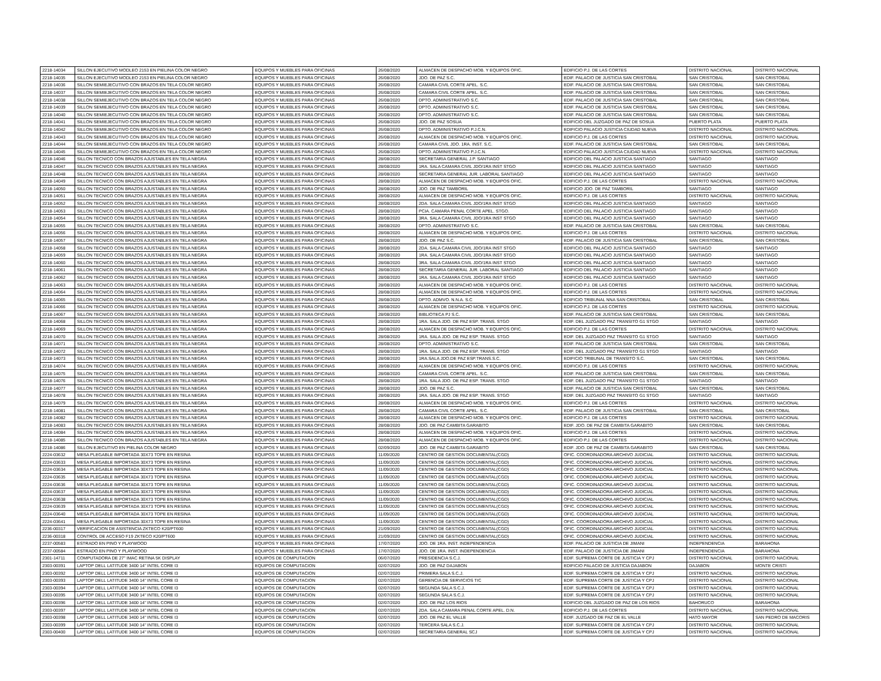| 2218-14034 | SILLON EJECUTIVO MODLEO 2153 EN PIELINA COLOR NEGRO | EQUIPOS Y MUEBLES PARA OFICINAS | 26/08/2020 | ALMACEN DE DESPACHO MOB. Y EQUIPOS OFIC. | EDIFICIO P.J. DE LAS CORTES | DISTRITO NACIONAL | DISTRITO NACIONAL |
| 2218-14035 | SILLON EJECUTIVO MODLEO 2153 EN PIELINA COLOR NEGRO | EQUIPOS Y MUEBLES PARA OFICINAS | 26/08/2020 | JDO. DE PAZ S.C. | EDIF. PALACIO DE JUSTICIA SAN CRISTOBAL | SAN CRISTOBAL | SAN CRISTOBAL |
| 2218-14036 | SILLON SEMIEJECUTIVO CON BRAZOS EN TELA COLOR NEGRO | EQUIPOS Y MUEBLES PARA OFICINAS | 26/08/2020 | CAMARA CIVIL CORTE APEL. S.C. | EDIF. PALACIO DE JUSTICIA SAN CRISTOBAL | SAN CRISTOBAL | SAN CRISTOBAL |
| 2218-14037 | SILLON SEMIEJECUTIVO CON BRAZOS EN TELA COLOR NEGRO | EQUIPOS Y MUEBLES PARA OFICINAS | 26/08/2020 | CAMARA CIVIL CORTE APEL. S.C. | EDIF. PALACIO DE JUSTICIA SAN CRISTOBAL | SAN CRISTOBAL | SAN CRISTOBAL |
| 2218-14038 | SILLON SEMIEJECUTIVO CON BRAZOS EN TELA COLOR NEGRO | EQUIPOS Y MUEBLES PARA OFICINAS | 26/08/2020 | DPTO. ADMINISTRATIVO S.C. | EDIF. PALACIO DE JUSTICIA SAN CRISTOBAL | SAN CRISTOBAL | SAN CRISTOBAL |
| 2218-14039 | SILLON SEMIEJECUTIVO CON BRAZOS EN TELA COLOR NEGRO | EQUIPOS Y MUEBLES PARA OFICINAS | 26/08/2020 | DPTO. ADMINISTRATIVO S.C. | EDIF. PALACIO DE JUSTICIA SAN CRISTOBAL | SAN CRISTOBAL | SAN CRISTOBAL |
| 2218-14040 | SILLON SEMIEJECUTIVO CON BRAZOS EN TELA COLOR NEGRO | EQUIPOS Y MUEBLES PARA OFICINAS | 26/08/2020 | DPTO. ADMINISTRATIVO S.C. | EDIF. PALACIO DE JUSTICIA SAN CRISTOBAL | SAN CRISTOBAL | SAN CRISTOBAL |
| 2218-14041 | SILLON SEMIEJECUTIVO CON BRAZOS EN TELA COLOR NEGRO | EQUIPOS Y MUEBLES PARA OFICINAS | 26/08/2020 | JDO. DE PAZ SOSUA | EDIFICIO DEL JUZGADO DE PAZ DE SOSUA | PUERTO PLATA | PUERTO PLATA |
| 2218-14042 | SILLON SEMIEJECUTIVO CON BRAZOS EN TELA COLOR NEGRO | EQUIPOS Y MUEBLES PARA OFICINAS | 26/08/2020 | DPTO. ADMINISTRATIVO P.J.C.N. | EDIFICIO PALACIO JUSTICIA CIUDAD NUEVA | DISTRITO NACIONAL | DISTRITO NACIONAL |
| 2218-14043 | SILLON SEMIEJECUTIVO CON BRAZOS EN TELA COLOR NEGRO | EQUIPOS Y MUEBLES PARA OFICINAS | 26/08/2020 | ALMACEN DE DESPACHO MOB. Y EQUIPOS OFIC. | EDIFICIO P.J. DE LAS CORTES | DISTRITO NACIONAL | DISTRITO NACIONAL |
| 2218-14044 | SILLON SEMIEJECUTIVO CON BRAZOS EN TELA COLOR NEGRO | EQUIPOS Y MUEBLES PARA OFICINAS | 26/08/2020 | CAMARA CIVIL JDO. 1RA. INST. S.C. | EDIF. PALACIO DE JUSTICIA SAN CRISTOBAL | SAN CRISTOBAL | SAN CRISTOBAL |
| 2218-14045 | SILLON SEMIEJECUTIVO CON BRAZOS EN TELA COLOR NEGRO | EQUIPOS Y MUEBLES PARA OFICINAS | 26/08/2020 | DPTO. ADMINISTRATIVO P.J.C.N. | EDIFICIO PALACIO JUSTICIA CIUDAD NUEVA | DISTRITO NACIONAL | DISTRITO NACIONAL |
| 2218-14046 | SILLON TECNICO CON BRAZOS AJUSTABLES EN TELA NEGRA | EQUIPOS Y MUEBLES PARA OFICINAS | 28/08/2020 | SECRETARIA GENERAL J.P. SANTIAGO | EDIFICIO DEL PALACIO JUSTICIA SANTIAGO | SANTIAGO | SANTIAGO |
| 2218-14047 | SILLON TECNICO CON BRAZOS AJUSTABLES EN TELA NEGRA | EQUIPOS Y MUEBLES PARA OFICINAS | 28/08/2020 | 1RA. SALA CAMARA CIVIL JDO/1RA INST STGO | EDIFICIO DEL PALACIO JUSTICIA SANTIAGO | SANTIAGO | SANTIAGO |
| 2218-14048 | SILLON TECNICO CON BRAZOS AJUSTABLES EN TELA NEGRA | EQUIPOS Y MUEBLES PARA OFICINAS | 28/08/2020 | SECRETARIA GENERAL JUR. LABORAL SANTIAGO | EDIFICIO DEL PALACIO JUSTICIA SANTIAGO | SANTIAGO | SANTIAGO |
| 2218-14049 | SILLON TECNICO CON BRAZOS AJUSTABLES EN TELA NEGRA | EQUIPOS Y MUEBLES PARA OFICINAS | 28/08/2020 | ALMACEN DE DESPACHO MOB. Y EQUIPOS OFIC. | EDIFICIO P.J. DE LAS CORTES | DISTRITO NACIONAL | DISTRITO NACIONAL |
| 2218-14050 | SILLON TECNICO CON BRAZOS AJUSTABLES EN TELA NEGRA | EQUIPOS Y MUEBLES PARA OFICINAS | 28/08/2020 | JDO. DE PAZ TAMBORIL | EDIFICIO JDO. DE PAZ TAMBORIL | SANTIAGO | SANTIAGO |
| 2218-14051 | SILLON TECNICO CON BRAZOS AJUSTABLES EN TELA NEGRA | EQUIPOS Y MUEBLES PARA OFICINAS | 28/08/2020 | ALMACEN DE DESPACHO MOB. Y EQUIPOS OFIC. | EDIFICIO P.J. DE LAS CORTES | DISTRITO NACIONAL | DISTRITO NACIONAL |
| 2218-14052 | SILLON TECNICO CON BRAZOS AJUSTABLES EN TELA NEGRA | EQUIPOS Y MUEBLES PARA OFICINAS | 28/08/2020 | 2DA. SALA CAMARA CIVIL JDO/1RA INST STGO | EDIFICIO DEL PALACIO JUSTICIA SANTIAGO | SANTIAGO | SANTIAGO |
| 2218-14053 | SILLON TECNICO CON BRAZOS AJUSTABLES EN TELA NEGRA | EQUIPOS Y MUEBLES PARA OFICINAS | 28/08/2020 | PCIA. CAMARA PENAL CORTE APEL. STGO. | EDIFICIO DEL PALACIO JUSTICIA SANTIAGO | SANTIAGO | SANTIAGO |
| 2218-14054 | SILLON TECNICO CON BRAZOS AJUSTABLES EN TELA NEGRA | EQUIPOS Y MUEBLES PARA OFICINAS | 28/08/2020 | 3RA. SALA CAMARA CIVIL JDO/1RA INST STGO | EDIFICIO DEL PALACIO JUSTICIA SANTIAGO | SANTIAGO | SANTIAGO |
| 2218-14055 | SILLON TECNICO CON BRAZOS AJUSTABLES EN TELA NEGRA | EQUIPOS Y MUEBLES PARA OFICINAS | 28/08/2020 | DPTO. ADMINISTRATIVO S.C. | EDIF. PALACIO DE JUSTICIA SAN CRISTOBAL | SAN CRISTOBAL | SAN CRISTOBAL |
| 2218-14056 | SILLON TECNICO CON BRAZOS AJUSTABLES EN TELA NEGRA | EQUIPOS Y MUEBLES PARA OFICINAS | 28/08/2020 | ALMACEN DE DESPACHO MOB. Y EQUIPOS OFIC. | EDIFICIO P.J. DE LAS CORTES | DISTRITO NACIONAL | DISTRITO NACIONAL |
| 2218-14057 | SILLON TECNICO CON BRAZOS AJUSTABLES EN TELA NEGRA | EQUIPOS Y MUEBLES PARA OFICINAS | 28/08/2020 | JDO. DE PAZ S.C. | EDIF. PALACIO DE JUSTICIA SAN CRISTOBAL | SAN CRISTOBAL | SAN CRISTOBAL |
| 2218-14058 | SILLON TECNICO CON BRAZOS AJUSTABLES EN TELA NEGRA | EQUIPOS Y MUEBLES PARA OFICINAS | 28/08/2020 | 2DA. SALA CAMARA CIVIL JDO/1RA INST STGO | EDIFICIO DEL PALACIO JUSTICIA SANTIAGO | SANTIAGO | SANTIAGO |
| 2218-14059 | SILLON TECNICO CON BRAZOS AJUSTABLES EN TELA NEGRA | EQUIPOS Y MUEBLES PARA OFICINAS | 28/08/2020 | 1RA. SALA CAMARA CIVIL JDO/1RA INST STGO | EDIFICIO DEL PALACIO JUSTICIA SANTIAGO | SANTIAGO | SANTIAGO |
| 2218-14060 | SILLON TECNICO CON BRAZOS AJUSTABLES EN TELA NEGRA | EQUIPOS Y MUEBLES PARA OFICINAS | 28/08/2020 | 3RA. SALA CAMARA CIVIL JDO/1RA INST STGO | EDIFICIO DEL PALACIO JUSTICIA SANTIAGO | SANTIAGO | SANTIAGO |
| 2218-14061 | SILLON TECNICO CON BRAZOS AJUSTABLES EN TELA NEGRA | EQUIPOS Y MUEBLES PARA OFICINAS | 28/08/2020 | SECRETARIA GENERAL JUR. LABORAL SANTIAGO | EDIFICIO DEL PALACIO JUSTICIA SANTIAGO | SANTIAGO | SANTIAGO |
| 2218-14062 | SILLON TECNICO CON BRAZOS AJUSTABLES EN TELA NEGRA | EQUIPOS Y MUEBLES PARA OFICINAS | 28/08/2020 | 1RA. SALA CAMARA CIVIL JDO/1RA INST STGO | EDIFICIO DEL PALACIO JUSTICIA SANTIAGO | SANTIAGO | SANTIAGO |
| 2218-14063 | SILLON TECNICO CON BRAZOS AJUSTABLES EN TELA NEGRA | EQUIPOS Y MUEBLES PARA OFICINAS | 28/08/2020 | ALMACEN DE DESPACHO MOB. Y EQUIPOS OFIC. | EDIFICIO P.J. DE LAS CORTES | DISTRITO NACIONAL | DISTRITO NACIONAL |
| 2218-14064 | SILLON TECNICO CON BRAZOS AJUSTABLES EN TELA NEGRA | EQUIPOS Y MUEBLES PARA OFICINAS | 28/08/2020 | ALMACEN DE DESPACHO MOB. Y EQUIPOS OFIC. | EDIFICIO P.J. DE LAS CORTES | DISTRITO NACIONAL | DISTRITO NACIONAL |
| 2218-14065 | SILLON TECNICO CON BRAZOS AJUSTABLES EN TELA NEGRA | EQUIPOS Y MUEBLES PARA OFICINAS | 28/08/2020 | DPTO. ADMVO. N.N.A. S.C | EDIFICIO TRIBUNAL NNA SAN CRISTOBAL | SAN CRISTOBAL | SAN CRISTOBAL |
| 2218-14066 | SILLON TECNICO CON BRAZOS AJUSTABLES EN TELA NEGRA | EQUIPOS Y MUEBLES PARA OFICINAS | 28/08/2020 | ALMACEN DE DESPACHO MOB. Y EQUIPOS OFIC. | EDIFICIO P.J. DE LAS CORTES | DISTRITO NACIONAL | DISTRITO NACIONAL |
| 2218-14067 | SILLON TECNICO CON BRAZOS AJUSTABLES EN TELA NEGRA | EQUIPOS Y MUEBLES PARA OFICINAS | 28/08/2020 | BIBLIOTECA PJ S.C. | EDIF. PALACIO DE JUSTICIA SAN CRISTOBAL | SAN CRISTOBAL | SAN CRISTOBAL |
| 2218-14068 | SILLON TECNICO CON BRAZOS AJUSTABLES EN TELA NEGRA | EQUIPOS Y MUEBLES PARA OFICINAS | 28/08/2020 | 1RA. SALA JDO. DE PAZ ESP. TRANS. STGO | EDIF. DEL JUZGADO PAZ TRANSITO G1 STGO | SANTIAGO | SANTIAGO |
| 2218-14069 | SILLON TECNICO CON BRAZOS AJUSTABLES EN TELA NEGRA | EQUIPOS Y MUEBLES PARA OFICINAS | 28/08/2020 | ALMACEN DE DESPACHO MOB. Y EQUIPOS OFIC. | EDIFICIO P.J. DE LAS CORTES | DISTRITO NACIONAL | DISTRITO NACIONAL |
| 2218-14070 | SILLON TECNICO CON BRAZOS AJUSTABLES EN TELA NEGRA | EQUIPOS Y MUEBLES PARA OFICINAS | 28/08/2020 | 1RA. SALA JDO. DE PAZ ESP. TRANS. STGO | EDIF. DEL JUZGADO PAZ TRANSITO G1 STGO | SANTIAGO | SANTIAGO |
| 2218-14071 | SILLON TECNICO CON BRAZOS AJUSTABLES EN TELA NEGRA | EQUIPOS Y MUEBLES PARA OFICINAS | 28/08/2020 | DPTO. ADMINISTRATIVO S.C. | EDIF. PALACIO DE JUSTICIA SAN CRISTOBAL | SAN CRISTOBAL | SAN CRISTOBAL |
| 2218-14072 | SILLON TECNICO CON BRAZOS AJUSTABLES EN TELA NEGRA | EQUIPOS Y MUEBLES PARA OFICINAS | 28/08/2020 | 1RA. SALA JDO. DE PAZ ESP. TRANS. STGO | EDIF. DEL JUZGADO PAZ TRANSITO G1 STGO | SANTIAGO | SANTIAGO |
| 2218-14073 | SILLON TECNICO CON BRAZOS AJUSTABLES EN TELA NEGRA | EQUIPOS Y MUEBLES PARA OFICINAS | 28/08/2020 | 1RA.SALA JDO.DE PAZ ESP.TRANS.S.C. | EDIFICIO TRIBUNAL DE TRANSITO S.C. | SAN CRISTOBAL | SAN CRISTOBAL |
| 2218-14074 | SILLON TECNICO CON BRAZOS AJUSTABLES EN TELA NEGRA | EQUIPOS Y MUEBLES PARA OFICINAS | 28/08/2020 | ALMACEN DE DESPACHO MOB. Y EQUIPOS OFIC. | EDIFICIO P.J. DE LAS CORTES | DISTRITO NACIONAL | DISTRITO NACIONAL |
| 2218-14075 | SILLON TECNICO CON BRAZOS AJUSTABLES EN TELA NEGRA | EQUIPOS Y MUEBLES PARA OFICINAS | 28/08/2020 | CAMARA CIVIL CORTE APEL. S.C. | EDIF. PALACIO DE JUSTICIA SAN CRISTOBAL | SAN CRISTOBAL | SAN CRISTOBAL |
| 2218-14076 | SILLON TECNICO CON BRAZOS AJUSTABLES EN TELA NEGRA | EQUIPOS Y MUEBLES PARA OFICINAS | 28/08/2020 | 1RA. SALA JDO. DE PAZ ESP. TRANS. STGO | EDIF. DEL JUZGADO PAZ TRANSITO G1 STGO | SANTIAGO | SANTIAGO |
| 2218-14077 | SILLON TECNICO CON BRAZOS AJUSTABLES EN TELA NEGRA | EQUIPOS Y MUEBLES PARA OFICINAS | 28/08/2020 | JDO. DE PAZ S.C. | EDIF. PALACIO DE JUSTICIA SAN CRISTOBAL | SAN CRISTOBAL | SAN CRISTOBAL |
| 2218-14078 | SILLON TECNICO CON BRAZOS AJUSTABLES EN TELA NEGRA | EQUIPOS Y MUEBLES PARA OFICINAS | 28/08/2020 | 1RA. SALA JDO. DE PAZ ESP. TRANS. STGO | EDIF. DEL JUZGADO PAZ TRANSITO G1 STGO | SANTIAGO | SANTIAGO |
| 2218-14079 | SILLON TECNICO CON BRAZOS AJUSTABLES EN TELA NEGRA | EQUIPOS Y MUEBLES PARA OFICINAS | 28/08/2020 | ALMACEN DE DESPACHO MOB. Y EQUIPOS OFIC. | EDIFICIO P.J. DE LAS CORTES | DISTRITO NACIONAL | DISTRITO NACIONAL |
| 2218-14081 | SILLON TECNICO CON BRAZOS AJUSTABLES EN TELA NEGRA | EQUIPOS Y MUEBLES PARA OFICINAS | 28/08/2020 | CAMARA CIVIL CORTE APEL. S.C. | EDIF. PALACIO DE JUSTICIA SAN CRISTOBAL | SAN CRISTOBAL | SAN CRISTOBAL |
| 2218-14082 | SILLON TECNICO CON BRAZOS AJUSTABLES EN TELA NEGRA | EQUIPOS Y MUEBLES PARA OFICINAS | 28/08/2020 | ALMACEN DE DESPACHO MOB. Y EQUIPOS OFIC. | EDIFICIO P.J. DE LAS CORTES | DISTRITO NACIONAL | DISTRITO NACIONAL |
| 2218-14083 | SILLON TECNICO CON BRAZOS AJUSTABLES EN TELA NEGRA | EQUIPOS Y MUEBLES PARA OFICINAS | 28/08/2020 | JDO. DE PAZ CAMBITA GARABITO | EDIF. JDO. DE PAZ DE CAMBITA GARABITO | SAN CRISTOBAL | SAN CRISTOBAL |
| 2218-14084 | SILLON TECNICO CON BRAZOS AJUSTABLES EN TELA NEGRA | EQUIPOS Y MUEBLES PARA OFICINAS | 28/08/2020 | ALMACEN DE DESPACHO MOB. Y EQUIPOS OFIC. | EDIFICIO P.J. DE LAS CORTES | DISTRITO NACIONAL | DISTRITO NACIONAL |
| 2218-14085 | SILLON TECNICO CON BRAZOS AJUSTABLES EN TELA NEGRA | EQUIPOS Y MUEBLES PARA OFICINAS | 28/08/2020 | ALMACEN DE DESPACHO MOB. Y EQUIPOS OFIC. | EDIFICIO P.J. DE LAS CORTES | DISTRITO NACIONAL | DISTRITO NACIONAL |
| 2218-14086 | SILLON EJECUTIVO EN PIELINA COLOR NEGRO | EQUIPOS Y MUEBLES PARA OFICINAS | 02/09/2020 | JDO. DE PAZ CAMBITA GARABITO | EDIF. JDO. DE PAZ DE CAMBITA GARABITO | SAN CRISTOBAL | SAN CRISTOBAL |
| 2224-03632 | MESA PLEGABLE IMPORTADA 30X73 TOPE EN RESINA | EQUIPOS Y MUEBLES PARA OFICINAS | 11/09/2020 | CENTRO DE GESTION DOCUMENTAL(CGD) | OFIC. COORDINADORA ARCHIVO JUDICIAL | DISTRITO NACIONAL | DISTRITO NACIONAL |
| 2224-03633 | MESA PLEGABLE IMPORTADA 30X73 TOPE EN RESINA | EQUIPOS Y MUEBLES PARA OFICINAS | 11/09/2020 | CENTRO DE GESTION DOCUMENTAL(CGD) | OFIC. COORDINADORA ARCHIVO JUDICIAL | DISTRITO NACIONAL | DISTRITO NACIONAL |
| 2224-03634 | MESA PLEGABLE IMPORTADA 30X73 TOPE EN RESINA | EQUIPOS Y MUEBLES PARA OFICINAS | 11/09/2020 | CENTRO DE GESTION DOCUMENTAL(CGD) | OFIC. COORDINADORA ARCHIVO JUDICIAL | DISTRITO NACIONAL | DISTRITO NACIONAL |
| 2224-03635 | MESA PLEGABLE IMPORTADA 30X73 TOPE EN RESINA | EQUIPOS Y MUEBLES PARA OFICINAS | 11/09/2020 | CENTRO DE GESTION DOCUMENTAL(CGD) | OFIC. COORDINADORA ARCHIVO JUDICIAL | DISTRITO NACIONAL | DISTRITO NACIONAL |
| 2224-03636 | MESA PLEGABLE IMPORTADA 30X73 TOPE EN RESINA | EQUIPOS Y MUEBLES PARA OFICINAS | 11/09/2020 | CENTRO DE GESTION DOCUMENTAL(CGD) | OFIC. COORDINADORA ARCHIVO JUDICIAL | DISTRITO NACIONAL | DISTRITO NACIONAL |
| 2224-03637 | MESA PLEGABLE IMPORTADA 30X73 TOPE EN RESINA | EQUIPOS Y MUEBLES PARA OFICINAS | 11/09/2020 | CENTRO DE GESTION DOCUMENTAL(CGD) | OFIC. COORDINADORA ARCHIVO JUDICIAL | DISTRITO NACIONAL | DISTRITO NACIONAL |
| 2224-03638 | MESA PLEGABLE IMPORTADA 30X73 TOPE EN RESINA | EQUIPOS Y MUEBLES PARA OFICINAS | 11/09/2020 | CENTRO DE GESTION DOCUMENTAL(CGD) | OFIC. COORDINADORA ARCHIVO JUDICIAL | DISTRITO NACIONAL | DISTRITO NACIONAL |
| 2224-03639 | MESA PLEGABLE IMPORTADA 30X73 TOPE EN RESINA | EQUIPOS Y MUEBLES PARA OFICINAS | 11/09/2020 | CENTRO DE GESTION DOCUMENTAL(CGD) | OFIC. COORDINADORA ARCHIVO JUDICIAL | DISTRITO NACIONAL | DISTRITO NACIONAL |
| 2224-03640 | MESA PLEGABLE IMPORTADA 30X73 TOPE EN RESINA | EQUIPOS Y MUEBLES PARA OFICINAS | 11/09/2020 | CENTRO DE GESTION DOCUMENTAL(CGD) | OFIC. COORDINADORA ARCHIVO JUDICIAL | DISTRITO NACIONAL | DISTRITO NACIONAL |
| 2224-03641 | MESA PLEGABLE IMPORTADA 30X73 TOPE EN RESINA | EQUIPOS Y MUEBLES PARA OFICINAS | 11/09/2020 | CENTRO DE GESTION DOCUMENTAL(CGD) | OFIC. COORDINADORA ARCHIVO JUDICIAL | DISTRITO NACIONAL | DISTRITO NACIONAL |
| 2236-00317 | VERIFICACION DE ASISTENCIA ZKTECO K20/PT600 | EQUIPOS Y MUEBLES PARA OFICINAS | 21/09/2020 | CENTRO DE GESTION DOCUMENTAL(CGD) | OFIC. COORDINADORA ARCHIVO JUDICIAL | DISTRITO NACIONAL | DISTRITO NACIONAL |
| 2236-00318 | CONTROL DE ACCESO F19 ZKTECO K20/PT600 | EQUIPOS Y MUEBLES PARA OFICINAS | 21/09/2020 | CENTRO DE GESTION DOCUMENTAL(CGD) | OFIC. COORDINADORA ARCHIVO JUDICIAL | DISTRITO NACIONAL | DISTRITO NACIONAL |
| 2237-00583 | ESTRADO EN PINO Y PLAYWOOD | EQUIPOS Y MUEBLES PARA OFICINAS | 17/07/2020 | JDO. DE 1RA. INST. INDEPENDENCIA | EDIF. PALACIO DE JUSTICIA DE JIMANI | INDEPENDENCIA | BARAHONA |
| 2237-00584 | ESTRADO EN PINO Y PLAYWOOD | EQUIPOS Y MUEBLES PARA OFICINAS | 17/07/2020 | JDO. DE 1RA. INST. INDEPENDENCIA | EDIF. PALACIO DE JUSTICIA DE JIMANI | INDEPENDENCIA | BARAHONA |
| 2301-14711 | COMPUTADORA DE 27" IMAC RETINA 5K DISPLAY | EQUIPOS DE COMPUTACION | 06/07/2020 | PRESIDENCIA S.C.J. | EDIF. SUPREMA CORTE DE JUSTICIA Y CPJ | DISTRITO NACIONAL | DISTRITO NACIONAL |
| 2303-00391 | LAPTOP DELL LATITUDE 3400 14" INTEL CORE I3 | EQUIPOS DE COMPUTACION | 02/07/2020 | JDO. DE PAZ DAJABON | EDIFICIO PALACIO DE JUSTICIA DAJABON | DAJABON | MONTE CRISTI |
| 2303-00392 | LAPTOP DELL LATITUDE 3400 14" INTEL CORE I3 | EQUIPOS DE COMPUTACION | 02/07/2020 | PRIMERA SALA S.C.J. | EDIF. SUPREMA CORTE DE JUSTICIA Y CPJ | DISTRITO NACIONAL | DISTRITO NACIONAL |
| 2303-00393 | LAPTOP DELL LATITUDE 3400 14" INTEL CORE I3 | EQUIPOS DE COMPUTACION | 02/07/2020 | GERENCIA DE SERVICIOS TIC | EDIF. SUPREMA CORTE DE JUSTICIA Y CPJ | DISTRITO NACIONAL | DISTRITO NACIONAL |
| 2303-00394 | LAPTOP DELL LATITUDE 3400 14" INTEL CORE I3 | EQUIPOS DE COMPUTACION | 02/07/2020 | SEGUNDA SALA S.C.J. | EDIF. SUPREMA CORTE DE JUSTICIA Y CPJ | DISTRITO NACIONAL | DISTRITO NACIONAL |
| 2303-00395 | LAPTOP DELL LATITUDE 3400 14" INTEL CORE I3 | EQUIPOS DE COMPUTACION | 02/07/2020 | SEGUNDA SALA S.C.J. | EDIF. SUPREMA CORTE DE JUSTICIA Y CPJ | DISTRITO NACIONAL | DISTRITO NACIONAL |
| 2303-00396 | LAPTOP DELL LATITUDE 3400 14" INTEL CORE I3 | EQUIPOS DE COMPUTACION | 02/07/2020 | JDO. DE PAZ LOS RIOS | EDIFICIO DEL JUZGADO DE PAZ DE LOS RIOS | BAHORUCO | BARAHONA |
| 2303-00397 | LAPTOP DELL LATITUDE 3400 14" INTEL CORE I3 | EQUIPOS DE COMPUTACION | 02/07/2020 | 2DA. SALA CAMARA PENAL CORTE APEL. D.N. | EDIFICIO P.J. DE LAS CORTES | DISTRITO NACIONAL | DISTRITO NACIONAL |
| 2303-00398 | LAPTOP DELL LATITUDE 3400 14" INTEL CORE I3 | EQUIPOS DE COMPUTACION | 02/07/2020 | JDO. DE PAZ EL VALLE | EDIF. JUZGADO DE PAZ DE EL VALLE | HATO MAYOR | SAN PEDRO DE MACORIS |
| 2303-00399 | LAPTOP DELL LATITUDE 3400 14" INTEL CORE I3 | EQUIPOS DE COMPUTACION | 02/07/2020 | TERCERA SALA S.C.J. | EDIF. SUPREMA CORTE DE JUSTICIA Y CPJ | DISTRITO NACIONAL | DISTRITO NACIONAL |
| 2303-00400 | LAPTOP DELL LATITUDE 3400 14" INTEL CORE I3 | EQUIPOS DE COMPUTACION | 02/07/2020 | SECRETARIA GENERAL SCJ | EDIF. SUPREMA CORTE DE JUSTICIA Y CPJ | DISTRITO NACIONAL | DISTRITO NACIONAL |